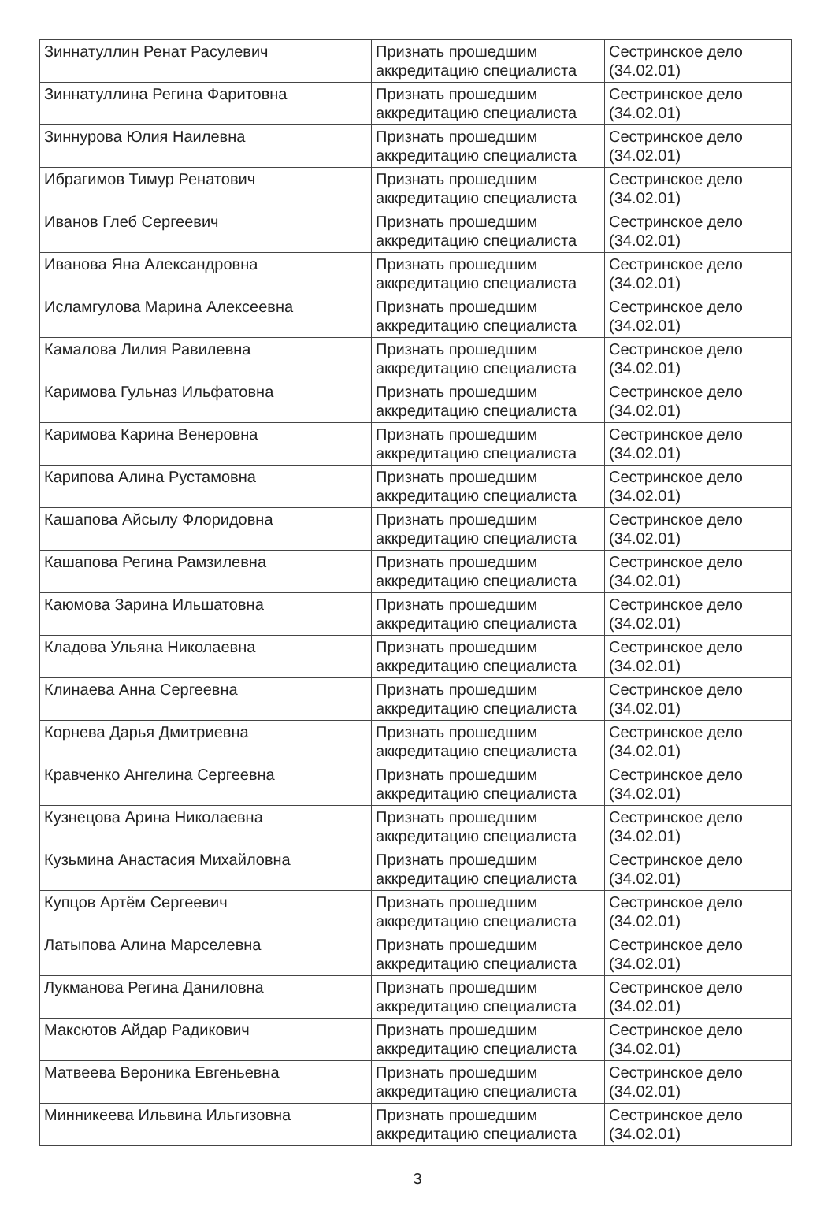| Зиннатуллин Ренат Расулевич | Признать прошедшим аккредитацию специалиста | Сестринское дело (34.02.01) |
| Зиннатуллина Регина Фаритовна | Признать прошедшим аккредитацию специалиста | Сестринское дело (34.02.01) |
| Зиннурова Юлия Наилевна | Признать прошедшим аккредитацию специалиста | Сестринское дело (34.02.01) |
| Ибрагимов Тимур Ренатович | Признать прошедшим аккредитацию специалиста | Сестринское дело (34.02.01) |
| Иванов Глеб Сергеевич | Признать прошедшим аккредитацию специалиста | Сестринское дело (34.02.01) |
| Иванова Яна Александровна | Признать прошедшим аккредитацию специалиста | Сестринское дело (34.02.01) |
| Исламгулова Марина Алексеевна | Признать прошедшим аккредитацию специалиста | Сестринское дело (34.02.01) |
| Камалова Лилия Равилевна | Признать прошедшим аккредитацию специалиста | Сестринское дело (34.02.01) |
| Каримова Гульназ Ильфатовна | Признать прошедшим аккредитацию специалиста | Сестринское дело (34.02.01) |
| Каримова Карина Венеровна | Признать прошедшим аккредитацию специалиста | Сестринское дело (34.02.01) |
| Карипова Алина Рустамовна | Признать прошедшим аккредитацию специалиста | Сестринское дело (34.02.01) |
| Кашапова Айсылу Флоридовна | Признать прошедшим аккредитацию специалиста | Сестринское дело (34.02.01) |
| Кашапова Регина Рамзилевна | Признать прошедшим аккредитацию специалиста | Сестринское дело (34.02.01) |
| Каюмова Зарина Ильшатовна | Признать прошедшим аккредитацию специалиста | Сестринское дело (34.02.01) |
| Кладова Ульяна Николаевна | Признать прошедшим аккредитацию специалиста | Сестринское дело (34.02.01) |
| Клинаева Анна Сергеевна | Признать прошедшим аккредитацию специалиста | Сестринское дело (34.02.01) |
| Корнева Дарья Дмитриевна | Признать прошедшим аккредитацию специалиста | Сестринское дело (34.02.01) |
| Кравченко Ангелина Сергеевна | Признать прошедшим аккредитацию специалиста | Сестринское дело (34.02.01) |
| Кузнецова Арина Николаевна | Признать прошедшим аккредитацию специалиста | Сестринское дело (34.02.01) |
| Кузьмина Анастасия Михайловна | Признать прошедшим аккредитацию специалиста | Сестринское дело (34.02.01) |
| Купцов Артём Сергеевич | Признать прошедшим аккредитацию специалиста | Сестринское дело (34.02.01) |
| Латыпова Алина Марселевна | Признать прошедшим аккредитацию специалиста | Сестринское дело (34.02.01) |
| Лукманова Регина Даниловна | Признать прошедшим аккредитацию специалиста | Сестринское дело (34.02.01) |
| Максютов Айдар Радикович | Признать прошедшим аккредитацию специалиста | Сестринское дело (34.02.01) |
| Матвеева Вероника Евгеньевна | Признать прошедшим аккредитацию специалиста | Сестринское дело (34.02.01) |
| Минникеева Ильвина Ильгизовна | Признать прошедшим аккредитацию специалиста | Сестринское дело (34.02.01) |
3